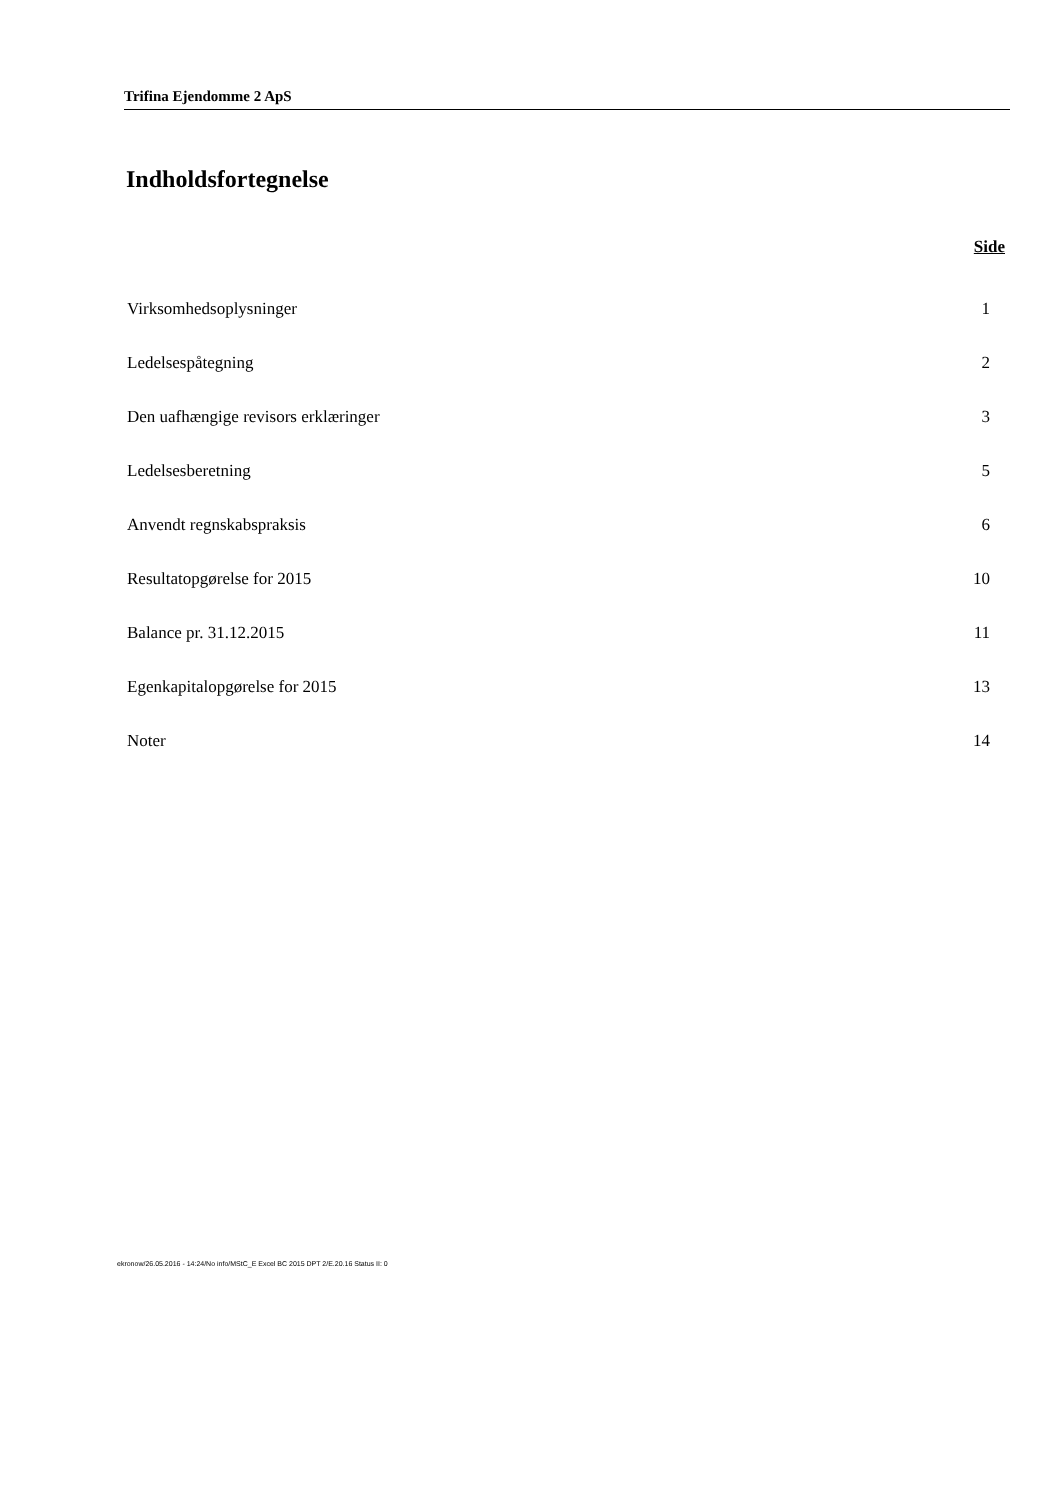Trifina Ejendomme 2 ApS
Indholdsfortegnelse
| | Side |
| --- | --- |
| Virksomhedsoplysninger | 1 |
| Ledelsespåtegning | 2 |
| Den uafhængige revisors erklæringer | 3 |
| Ledelsesberetning | 5 |
| Anvendt regnskabspraksis | 6 |
| Resultatopgørelse for 2015 | 10 |
| Balance pr. 31.12.2015 | 11 |
| Egenkapitalopgørelse for 2015 | 13 |
| Noter | 14 |
ekronow/26.05.2016 - 14:24/No info/MStC_E Excel BC 2015 DPT 2/E.20.16 Status II: 0